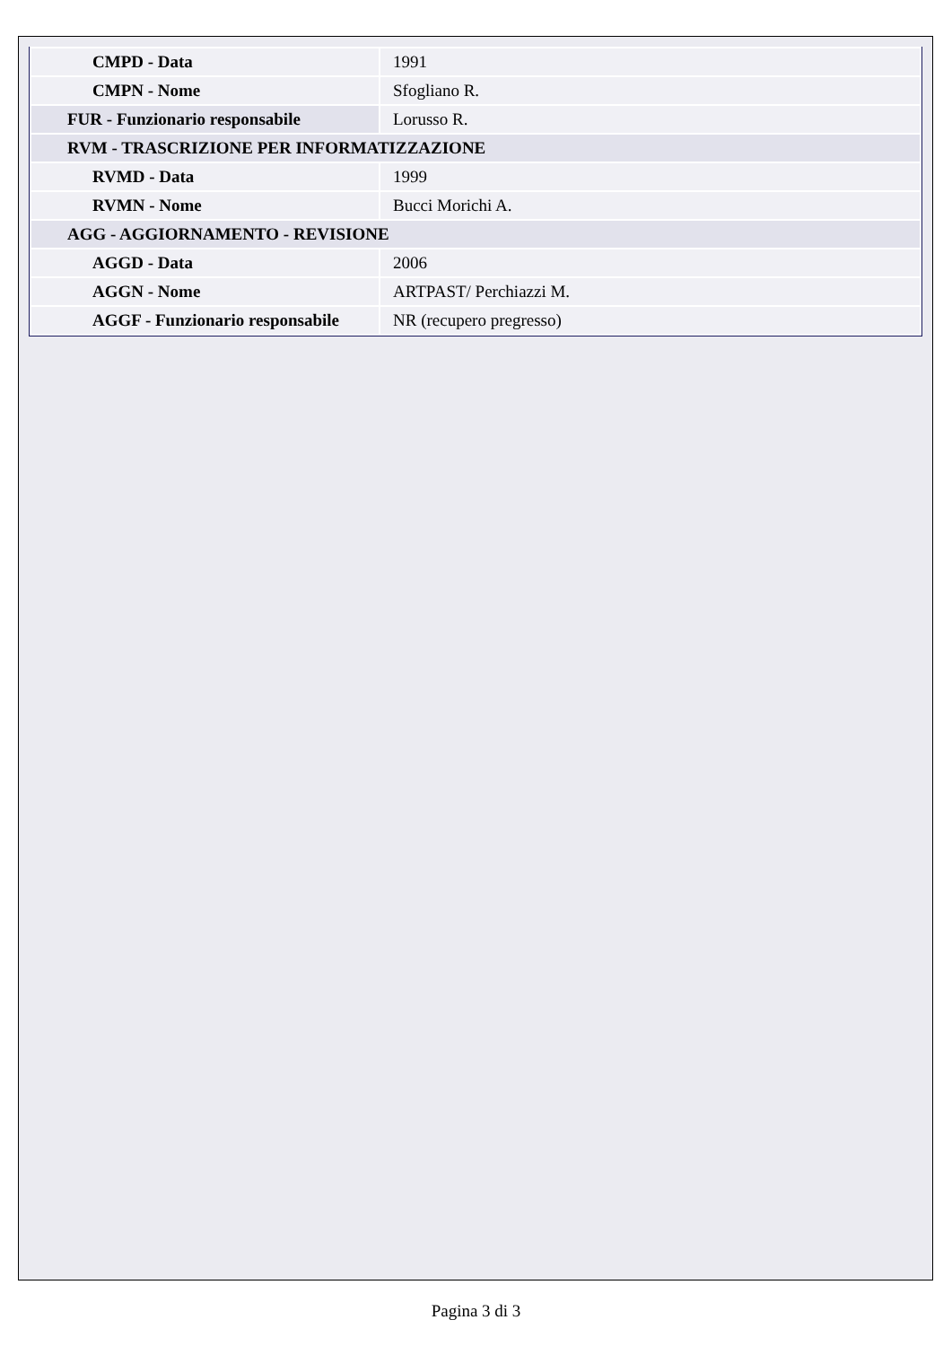| CMPD - Data | 1991 |
| CMPN - Nome | Sfogliano R. |
| FUR - Funzionario responsabile | Lorusso R. |
| RVM - TRASCRIZIONE PER INFORMATIZZAZIONE | |
| RVMD - Data | 1999 |
| RVMN - Nome | Bucci Morichi A. |
| AGG - AGGIORNAMENTO - REVISIONE | |
| AGGD - Data | 2006 |
| AGGN - Nome | ARTPAST/ Perchiazzi M. |
| AGGF - Funzionario responsabile | NR (recupero pregresso) |
Pagina 3 di 3